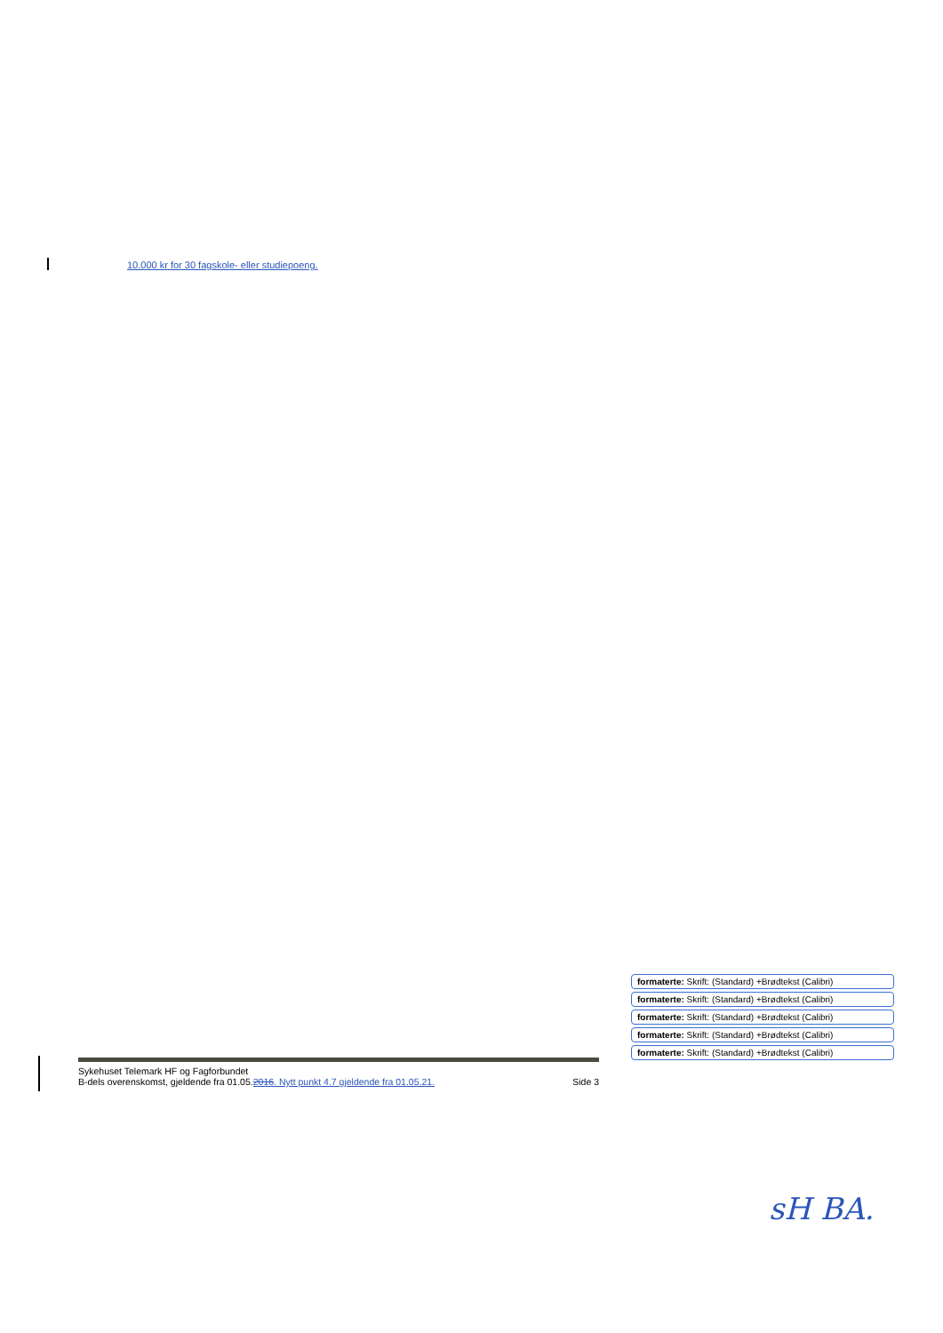10.000 kr for 30 fagskole- eller studiepoeng.
formaterte: Skrift: (Standard) +Brødtekst (Calibri)
formaterte: Skrift: (Standard) +Brødtekst (Calibri)
formaterte: Skrift: (Standard) +Brødtekst (Calibri)
formaterte: Skrift: (Standard) +Brødtekst (Calibri)
formaterte: Skrift: (Standard) +Brødtekst (Calibri)
Sykehuset Telemark HF og Fagforbundet
B-dels overenskomst, gjeldende fra 01.05.2016. Nytt punkt 4.7 gjeldende fra 01.05.21. Side 3
sH BA.